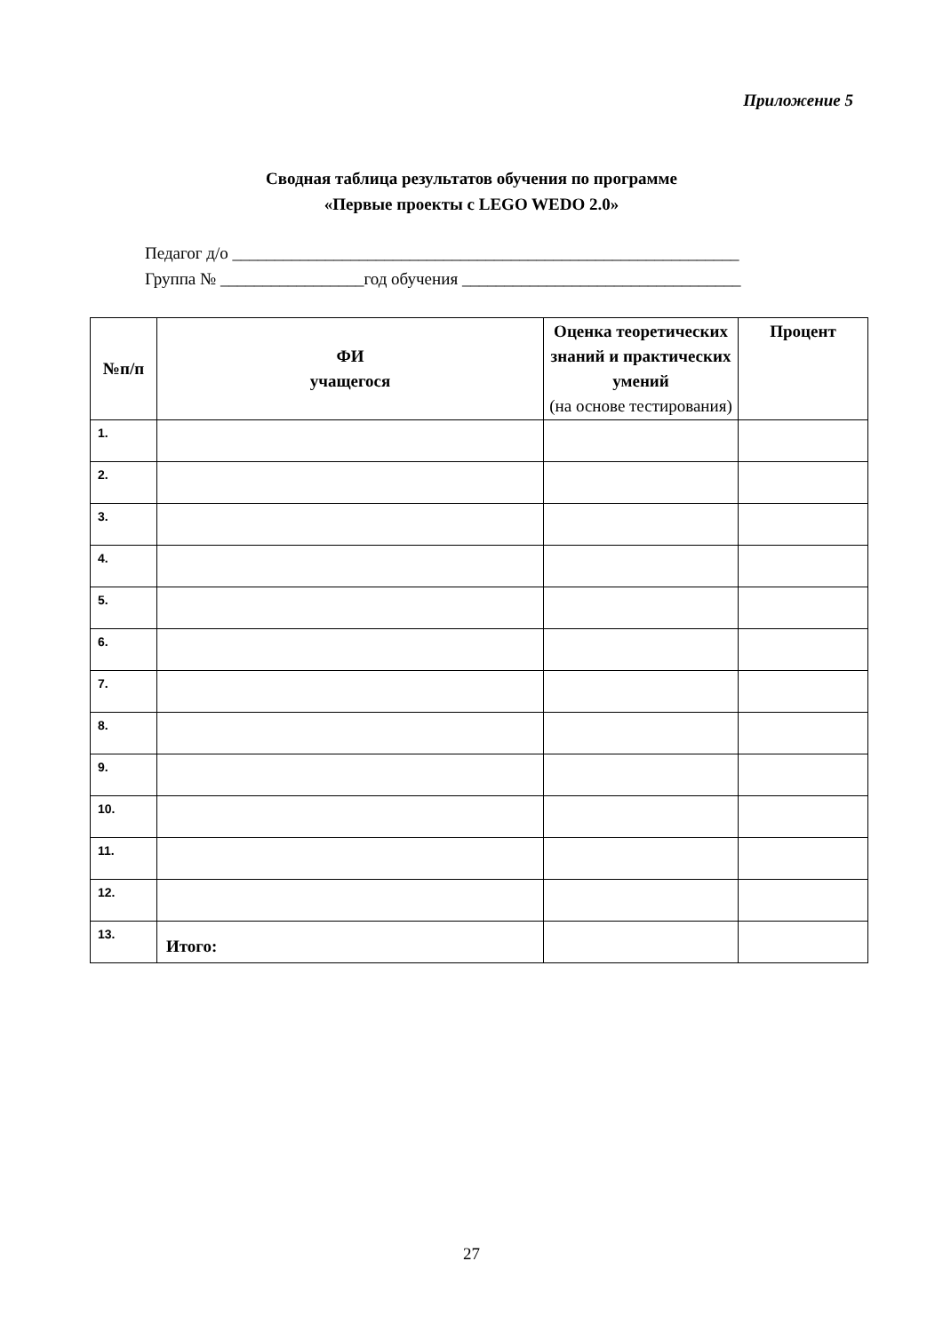Приложение 5
Сводная таблица результатов обучения по программе
«Первые проекты с LEGO WEDO 2.0»
Педагог д/о ____________________________________________________________
Группа № _________________год обучения _________________________________
| №п/п | ФИ учащегося | Оценка теоретических знаний и практических умений (на основе тестирования) | Процент |
| --- | --- | --- | --- |
| 1. | | | |
| 2. | | | |
| 3. | | | |
| 4. | | | |
| 5. | | | |
| 6. | | | |
| 7. | | | |
| 8. | | | |
| 9. | | | |
| 10. | | | |
| 11. | | | |
| 12. | | | |
| 13. | Итого: | | |
27